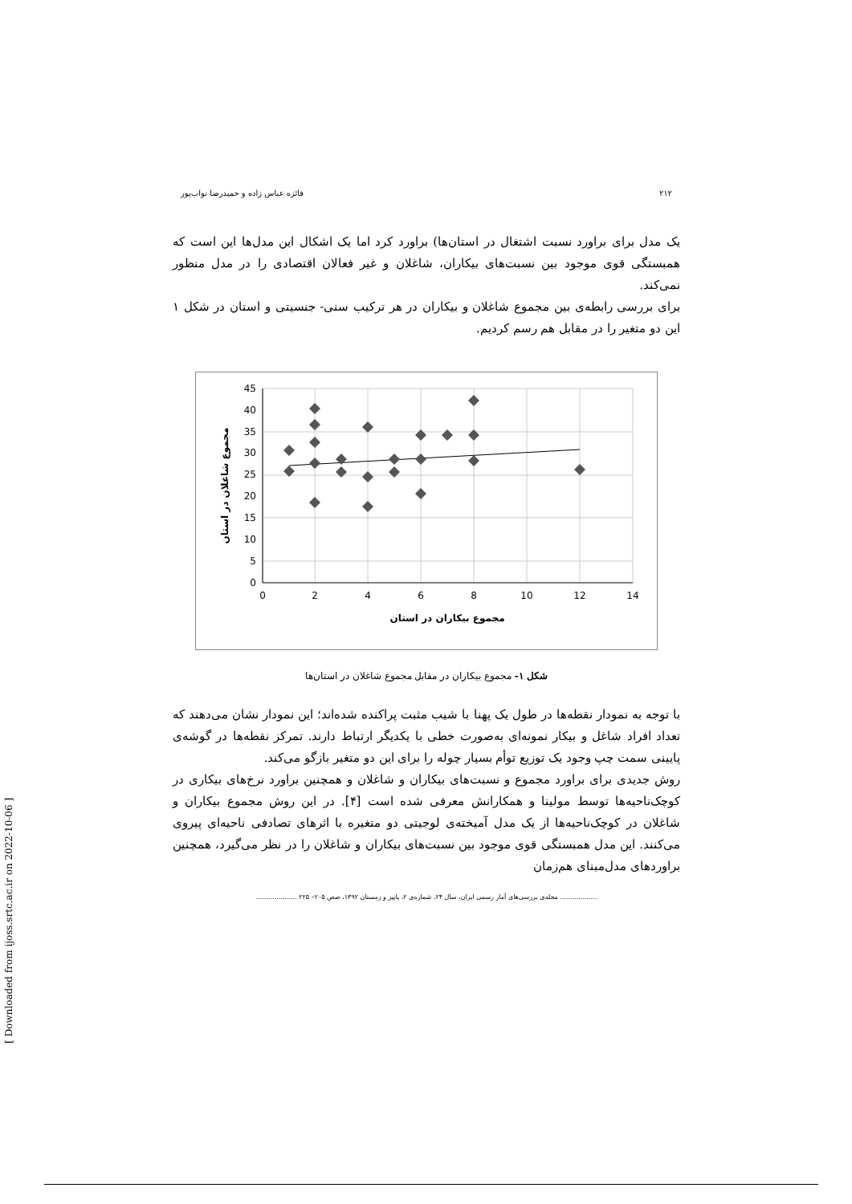۲۱۲ فائزه عباس زاده و حمیدرضا نواب‌پور
یک مدل برای براورد نسبت اشتغال در استان‌ها) براورد کرد اما یک اشکال این مدل‌ها این است که همبستگی قوی موجود بین نسبت‌های بیکاران، شاغلان و غیر فعالان اقتصادی را در مدل منظور نمی‌کند.
برای بررسی رابطه‌ی بین مجموع شاغلان و بیکاران در هر ترکیب سنی- جنسیتی و استان در شکل ۱ این دو متغیر را در مقابل هم رسم کردیم.
0
5
10
15
20
25
30
35
40
45
0
2
4
6
8
10
12
14
مجموع بیکاران در استان
مجموع شاغلان در استان
شکل ۱- مجموع بیکاران در مقابل مجموع شاغلان در استان‌ها
با توجه به نمودار نقطه‌ها در طول یک پهنا با شیب مثبت پراکنده شده‌اند؛ این نمودار نشان می‌دهند که تعداد افراد شاغل و بیکار نمونه‌ای به‌صورت خطی با یکدیگر ارتباط دارند. تمرکز نقطه‌ها در گوشه‌ی پایینی سمت چپ وجود یک توزیع توأم بسیار چوله را برای این دو متغیر بازگو می‌کند.
روش جدیدی برای براورد مجموع و نسبت‌های بیکاران و شاغلان و همچنین براورد نرخ‌های بیکاری در کوچک‌ناحیه‌ها توسط مولینا و همکارانش معرفی شده است [۴]. در این روش مجموع بیکاران و شاغلان در کوچک‌ناحیه‌ها از یک مدل آمیخته‌ی لوجیتی دو متغیره با اثرهای تصادفی ناحیه‌ای پیروی می‌کنند. این مدل همبستگی قوی موجود بین نسبت‌های بیکاران و شاغلان را در نظر می‌گیرد، همچنین براوردهای مدل‌مبنای هم‌زمان
.................. مجله‌ی بررسی‌های آمار رسمی ایران، سال ۲۴، شماره‌ی ۲، پاییز و زمستان ۱۳۹۲، صص ۲۰۵– ۲۲۵ ....................
[ Downloaded from ijoss.srtc.ac.ir on 2022-10-06 ]